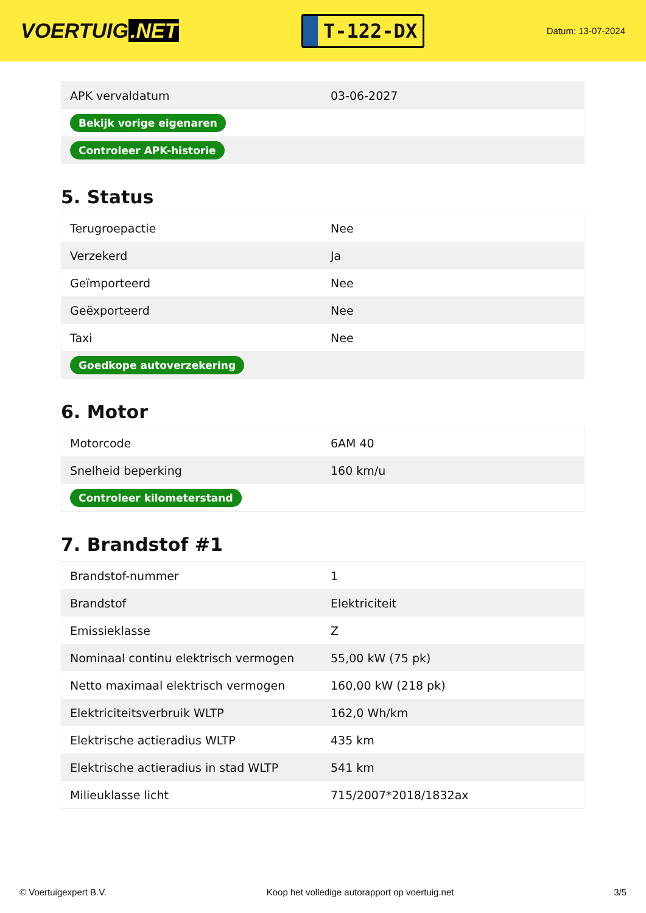VOERTUIG.NET
T-122-DX
Datum: 13-07-2024
| APK vervaldatum | 03-06-2027 |
| Bekijk vorige eigenaren | |
| Controleer APK-historie | |
5. Status
| Terugroepactie | Nee |
| Verzekerd | Ja |
| Geïmporteerd | Nee |
| Geëxporteerd | Nee |
| Taxi | Nee |
| Goedkope autoverzekering | |
6. Motor
| Motorcode | 6AM 40 |
| Snelheid beperking | 160 km/u |
| Controleer kilometerstand | |
7. Brandstof #1
| Brandstof-nummer | 1 |
| Brandstof | Elektriciteit |
| Emissieklasse | Z |
| Nominaal continu elektrisch vermogen | 55,00 kW (75 pk) |
| Netto maximaal elektrisch vermogen | 160,00 kW (218 pk) |
| Elektriciteitsverbruik WLTP | 162,0 Wh/km |
| Elektrische actieradius WLTP | 435 km |
| Elektrische actieradius in stad WLTP | 541 km |
| Milieuklasse licht | 715/2007*2018/1832ax |
© Voertuigexpert B.V. Koop het volledige autorapport op voertuig.net 3/5